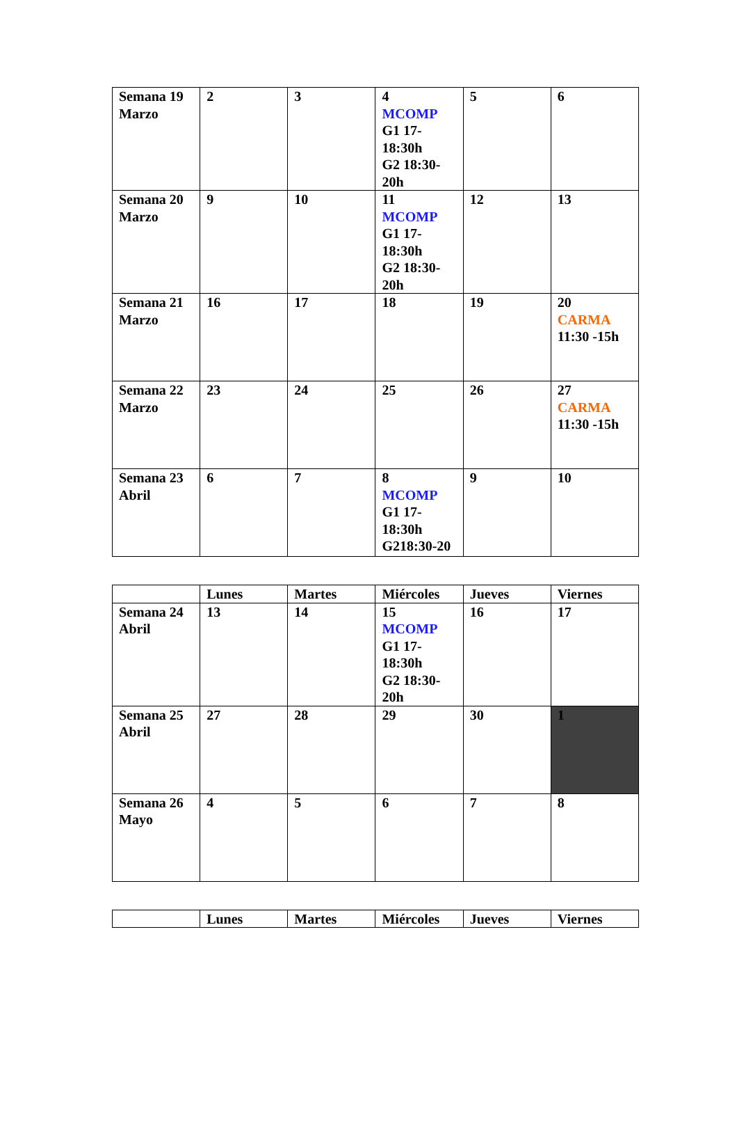| Semana 19 Marzo | 2 | 3 | 4 MCOMP G1 17- 18:30h G2 18:30- 20h | 5 | 6 |
| Semana 20 Marzo | 9 | 10 | 11 MCOMP G1 17- 18:30h G2 18:30- 20h | 12 | 13 |
| Semana 21 Marzo | 16 | 17 | 18 | 19 | 20 CARMA 11:30 -15h |
| Semana 22 Marzo | 23 | 24 | 25 | 26 | 27 CARMA 11:30 -15h |
| Semana 23 Abril | 6 | 7 | 8 MCOMP G1 17- 18:30h G218:30-20 | 9 | 10 |
| | Lunes | Martes | Miércoles | Jueves | Viernes |
| --- | --- | --- | --- | --- | --- |
| Semana 24 Abril | 13 | 14 | 15 MCOMP G1 17- 18:30h G2 18:30- 20h | 16 | 17 |
| Semana 25 Abril | 27 | 28 | 29 | 30 | 1 |
| Semana 26 Mayo | 4 | 5 | 6 | 7 | 8 |
| | Lunes | Martes | Miércoles | Jueves | Viernes |
| --- | --- | --- | --- | --- | --- |